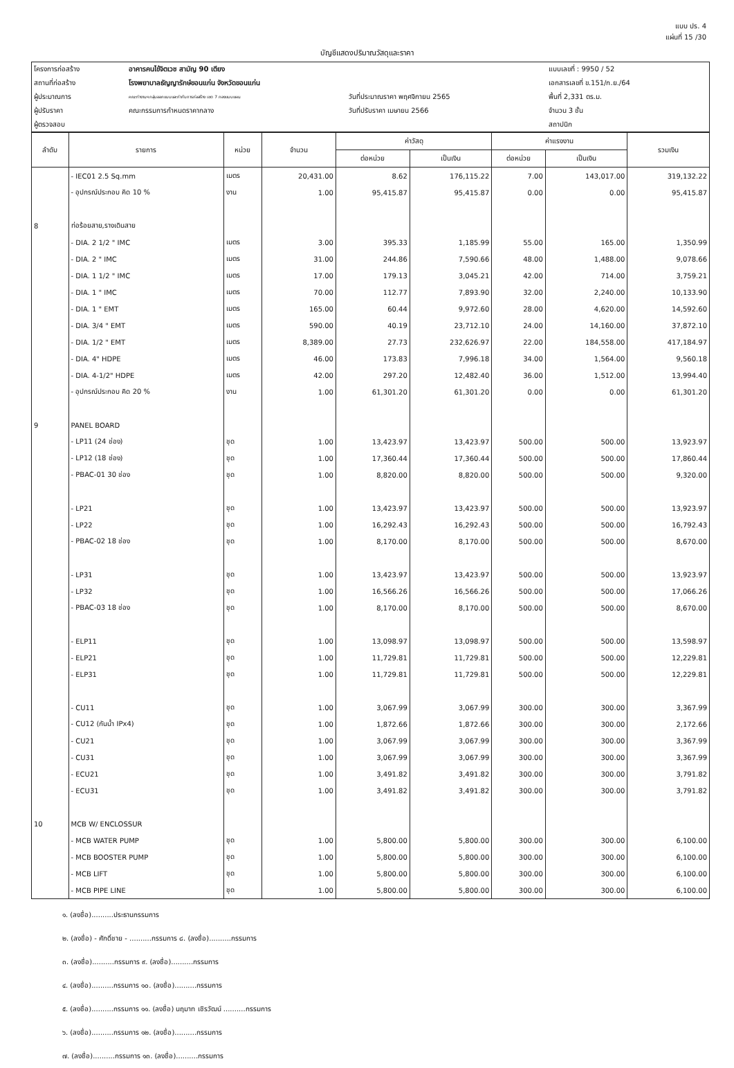แบบ ปร. 4
แผ่นที่ 15 /30
บัญชีแสดงปริมาณวัสดุและราคา
| โครงการก่อสร้าง | อาคารคนไข้จิตเวช สามัญ 90 เตียง | | แบบเลขที่ : 9950 / 52 |
| สถานที่ก่อสร้าง | โรงพยาบาลธัญญารักษ์ขอนแก่น จังหวัดขอนแก่น | | เอกสารเลขที่ ข.151/ก.ย./64 |
| ผู้ประมาณการ | คณะทำงานฯ กลุ่มออกแบบและกำกับการก่อสร้าง เขต 7 กองแบบแผน | วันที่ประมาณราคา พฤศจิกายน 2565 | พื้นที่ 2,331 ตร.ม. |
| ผู้ปรับราคา | คณะกรรมการกำหนดราคากลาง | วันที่ปรับราคา เมษายน 2566 | จำนวน 3 ชั้น |
| ผู้ตรวจสอบ | | | สถาปนิก |
| ลำดับ | รายการ | หน่วย | จำนวน | ค่าวัสดุ | | ค่าแรงงาน | | รวมเงิน |
| --- | --- | --- | --- | --- | --- | --- | --- | --- |
| | | | | ต่อหน่วย | เป็นเงิน | ต่อหน่วย | เป็นเงิน | |
| | - IEC01 2.5 Sq.mm | เมตร | 20,431.00 | 8.62 | 176,115.22 | 7.00 | 143,017.00 | 319,132.22 |
| | - อุปกรณ์ประกอบ คิด 10 % | งาน | 1.00 | 95,415.87 | 95,415.87 | 0.00 | 0.00 | 95,415.87 |
| 8 | ท่อร้อยสาย,รางเดินสาย | | | | | | | |
| | - DIA. 2 1/2 " IMC | เมตร | 3.00 | 395.33 | 1,185.99 | 55.00 | 165.00 | 1,350.99 |
| | - DIA. 2 " IMC | เมตร | 31.00 | 244.86 | 7,590.66 | 48.00 | 1,488.00 | 9,078.66 |
| | - DIA. 1 1/2 " IMC | เมตร | 17.00 | 179.13 | 3,045.21 | 42.00 | 714.00 | 3,759.21 |
| | - DIA. 1 " IMC | เมตร | 70.00 | 112.77 | 7,893.90 | 32.00 | 2,240.00 | 10,133.90 |
| | - DIA. 1 " EMT | เมตร | 165.00 | 60.44 | 9,972.60 | 28.00 | 4,620.00 | 14,592.60 |
| | - DIA. 3/4 " EMT | เมตร | 590.00 | 40.19 | 23,712.10 | 24.00 | 14,160.00 | 37,872.10 |
| | - DIA. 1/2 " EMT | เมตร | 8,389.00 | 27.73 | 232,626.97 | 22.00 | 184,558.00 | 417,184.97 |
| | - DIA. 4" HDPE | เมตร | 46.00 | 173.83 | 7,996.18 | 34.00 | 1,564.00 | 9,560.18 |
| | - DIA. 4-1/2" HDPE | เมตร | 42.00 | 297.20 | 12,482.40 | 36.00 | 1,512.00 | 13,994.40 |
| | - อุปกรณ์ประกอบ คิด 20 % | งาน | 1.00 | 61,301.20 | 61,301.20 | 0.00 | 0.00 | 61,301.20 |
| 9 | PANEL BOARD | | | | | | | |
| | - LP11 (24 ช่อง) | ชุด | 1.00 | 13,423.97 | 13,423.97 | 500.00 | 500.00 | 13,923.97 |
| | - LP12 (18 ช่อง) | ชุด | 1.00 | 17,360.44 | 17,360.44 | 500.00 | 500.00 | 17,860.44 |
| | - PBAC-01 30 ช่อง | ชุด | 1.00 | 8,820.00 | 8,820.00 | 500.00 | 500.00 | 9,320.00 |
| | - LP21 | ชุด | 1.00 | 13,423.97 | 13,423.97 | 500.00 | 500.00 | 13,923.97 |
| | - LP22 | ชุด | 1.00 | 16,292.43 | 16,292.43 | 500.00 | 500.00 | 16,792.43 |
| | - PBAC-02 18 ช่อง | ชุด | 1.00 | 8,170.00 | 8,170.00 | 500.00 | 500.00 | 8,670.00 |
| | - LP31 | ชุด | 1.00 | 13,423.97 | 13,423.97 | 500.00 | 500.00 | 13,923.97 |
| | - LP32 | ชุด | 1.00 | 16,566.26 | 16,566.26 | 500.00 | 500.00 | 17,066.26 |
| | - PBAC-03 18 ช่อง | ชุด | 1.00 | 8,170.00 | 8,170.00 | 500.00 | 500.00 | 8,670.00 |
| | - ELP11 | ชุด | 1.00 | 13,098.97 | 13,098.97 | 500.00 | 500.00 | 13,598.97 |
| | - ELP21 | ชุด | 1.00 | 11,729.81 | 11,729.81 | 500.00 | 500.00 | 12,229.81 |
| | - ELP31 | ชุด | 1.00 | 11,729.81 | 11,729.81 | 500.00 | 500.00 | 12,229.81 |
| | - CU11 | ชุด | 1.00 | 3,067.99 | 3,067.99 | 300.00 | 300.00 | 3,367.99 |
| | - CU12 (กันน้ำ IPx4) | ชุด | 1.00 | 1,872.66 | 1,872.66 | 300.00 | 300.00 | 2,172.66 |
| | - CU21 | ชุด | 1.00 | 3,067.99 | 3,067.99 | 300.00 | 300.00 | 3,367.99 |
| | - CU31 | ชุด | 1.00 | 3,067.99 | 3,067.99 | 300.00 | 300.00 | 3,367.99 |
| | - ECU21 | ชุด | 1.00 | 3,491.82 | 3,491.82 | 300.00 | 300.00 | 3,791.82 |
| | - ECU31 | ชุด | 1.00 | 3,491.82 | 3,491.82 | 300.00 | 300.00 | 3,791.82 |
| 10 | MCB W/ ENCLOSSUR | | | | | | | |
| | - MCB WATER PUMP | ชุด | 1.00 | 5,800.00 | 5,800.00 | 300.00 | 300.00 | 6,100.00 |
| | - MCB BOOSTER PUMP | ชุด | 1.00 | 5,800.00 | 5,800.00 | 300.00 | 300.00 | 6,100.00 |
| | - MCB LIFT | ชุด | 1.00 | 5,800.00 | 5,800.00 | 300.00 | 300.00 | 6,100.00 |
| | - MCB PIPE LINE | ชุด | 1.00 | 5,800.00 | 5,800.00 | 300.00 | 300.00 | 6,100.00 |
๑. (ลงชื่อ)..........ประธานกรรมการ
๒. (ลงชื่อ) - ศักดิ์ชาย - ..........กรรมการ ๘. (ลงชื่อ)..........กรรมการ
๓. (ลงชื่อ)..........กรรมการ ๙. (ลงชื่อ)..........กรรมการ
๔. (ลงชื่อ)..........กรรมการ ๑๐. (ลงชื่อ)..........กรรมการ
๕. (ลงชื่อ)..........กรรมการ ๑๑. (ลงชื่อ) นฤมาท เชิรวัฒน์ ..........กรรมการ
๖. (ลงชื่อ)..........กรรมการ ๑๒. (ลงชื่อ)..........กรรมการ
๗. (ลงชื่อ)..........กรรมการ ๑๓. (ลงชื่อ)..........กรรมการ